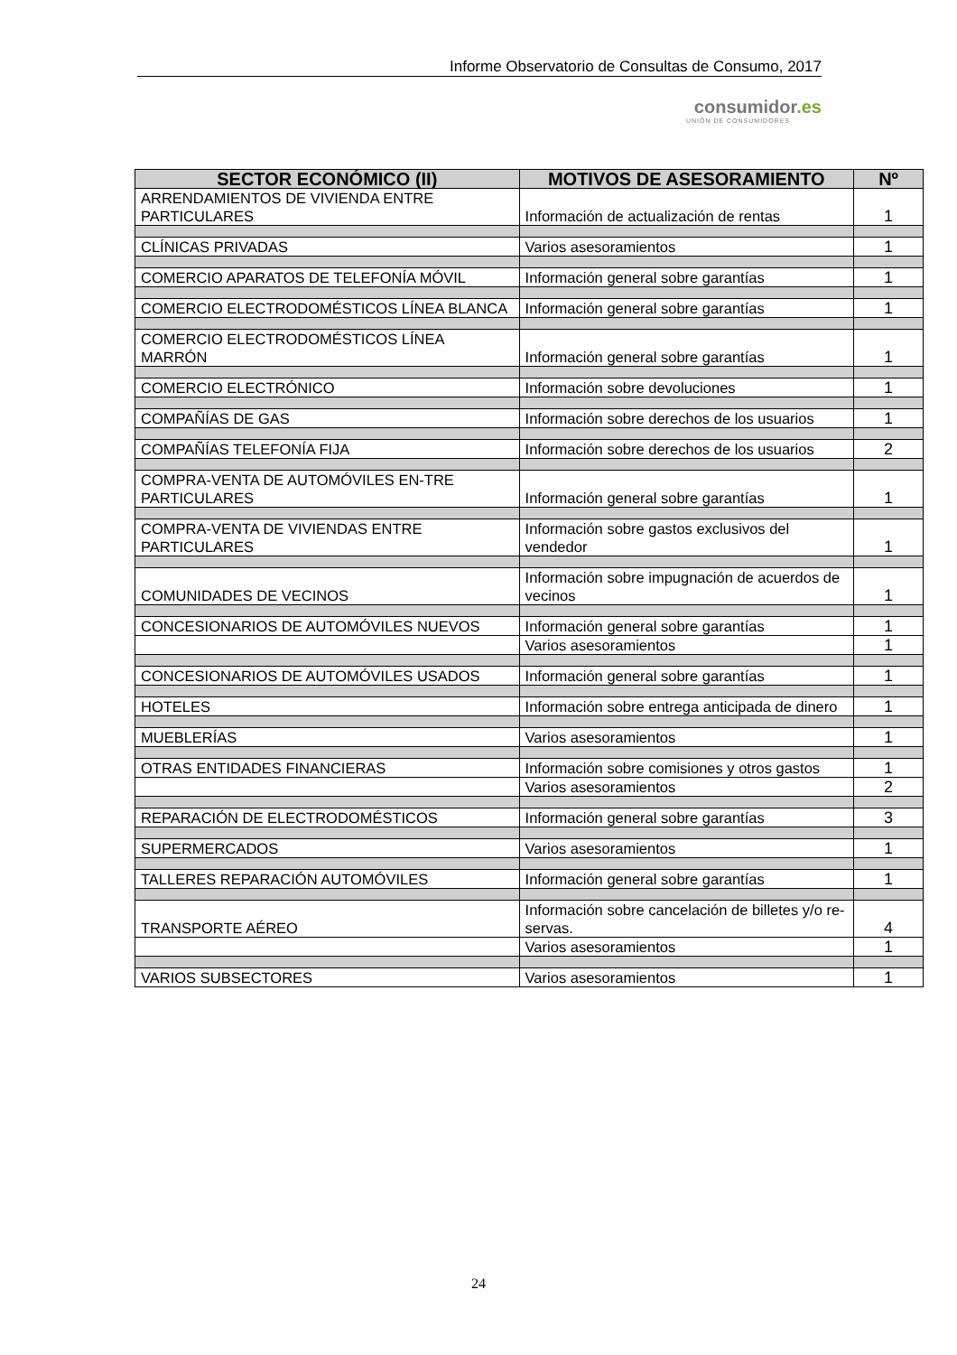Informe Observatorio de Consultas de Consumo, 2017
consumidor.es
UNIÓN DE CONSUMIDORES
| SECTOR ECONÓMICO (II) | MOTIVOS DE ASESORAMIENTO | Nº |
| --- | --- | --- |
| ARRENDAMIENTOS DE VIVIENDA ENTRE PARTICULARES | Información de actualización de rentas | 1 |
| CLÍNICAS PRIVADAS | Varios asesoramientos | 1 |
| COMERCIO APARATOS DE TELEFONÍA MÓVIL | Información general sobre garantías | 1 |
| COMERCIO ELECTRODOMÉSTICOS LÍNEA BLANCA | Información general sobre garantías | 1 |
| COMERCIO ELECTRODOMÉSTICOS LÍNEA MARRÓN | Información general sobre garantías | 1 |
| COMERCIO ELECTRÓNICO | Información sobre devoluciones | 1 |
| COMPAÑÍAS DE GAS | Información sobre derechos de los usuarios | 1 |
| COMPAÑÍAS TELEFONÍA FIJA | Información sobre derechos de los usuarios | 2 |
| COMPRA-VENTA DE AUTOMÓVILES EN-TRE PARTICULARES | Información general sobre garantías | 1 |
| COMPRA-VENTA DE VIVIENDAS ENTRE PARTICULARES | Información sobre gastos exclusivos del vendedor | 1 |
| COMUNIDADES DE VECINOS | Información sobre impugnación de acuerdos de vecinos | 1 |
| CONCESIONARIOS DE AUTOMÓVILES NUEVOS | Información general sobre garantías | 1 |
| | Varios asesoramientos | 1 |
| CONCESIONARIOS DE AUTOMÓVILES USADOS | Información general sobre garantías | 1 |
| HOTELES | Información sobre entrega anticipada de dinero | 1 |
| MUEBLERÍAS | Varios asesoramientos | 1 |
| OTRAS ENTIDADES FINANCIERAS | Información sobre comisiones y otros gastos | 1 |
| | Varios asesoramientos | 2 |
| REPARACIÓN DE ELECTRODOMÉSTICOS | Información general sobre garantías | 3 |
| SUPERMERCADOS | Varios asesoramientos | 1 |
| TALLERES REPARACIÓN AUTOMÓVILES | Información general sobre garantías | 1 |
| TRANSPORTE AÉREO | Información sobre cancelación de billetes y/o re-servas. | 4 |
| | Varios asesoramientos | 1 |
| VARIOS SUBSECTORES | Varios asesoramientos | 1 |
24